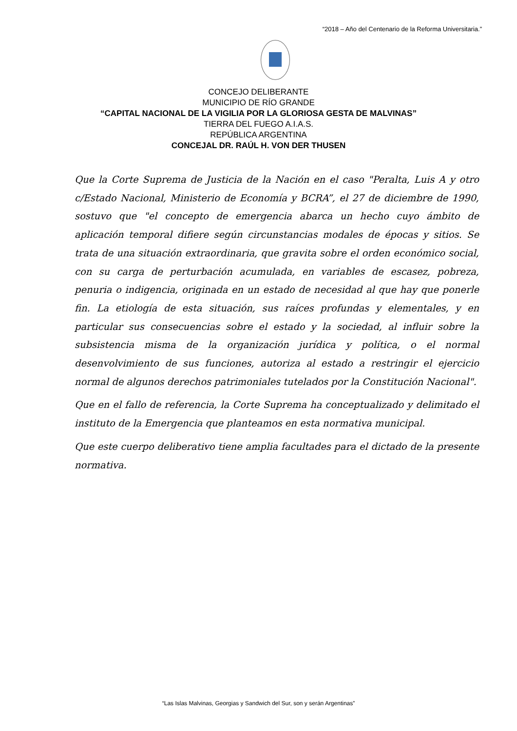“2018 – Año del Centenario de la Reforma Universitaria.”
CONCEJO DELIBERANTE
MUNICIPIO DE RÍO GRANDE
“CAPITAL NACIONAL DE LA VIGILIA POR LA GLORIOSA GESTA DE MALVINAS”
TIERRA DEL FUEGO A.I.A.S.
REPÚBLICA ARGENTINA
CONCEJAL DR. RAÚL H. VON DER THUSEN
Que la Corte Suprema de Justicia de la Nación en el caso "Peralta, Luis A y otro c/Estado Nacional, Ministerio de Economía y BCRA”, el 27 de diciembre de 1990, sostuvo que "el concepto de emergencia abarca un hecho cuyo ámbito de aplicación temporal difiere según circunstancias modales de épocas y sitios. Se trata de una situación extraordinaria, que gravita sobre el orden económico social, con su carga de perturbación acumulada, en variables de escasez, pobreza, penuria o indigencia, originada en un estado de necesidad al que hay que ponerle fin. La etiología de esta situación, sus raíces profundas y elementales, y en particular sus consecuencias sobre el estado y la sociedad, al influir sobre la subsistencia misma de la organización jurídica y política, o el normal desenvolvimiento de sus funciones, autoriza al estado a restringir el ejercicio normal de algunos derechos patrimoniales tutelados por la Constitución Nacional".
Que en el fallo de referencia, la Corte Suprema ha conceptualizado y delimitado el instituto de la Emergencia que planteamos en esta normativa municipal.
Que este cuerpo deliberativo tiene amplia facultades para el dictado de la presente normativa.
“Las Islas Malvinas, Georgias y Sandwich del Sur, son y serán Argentinas”